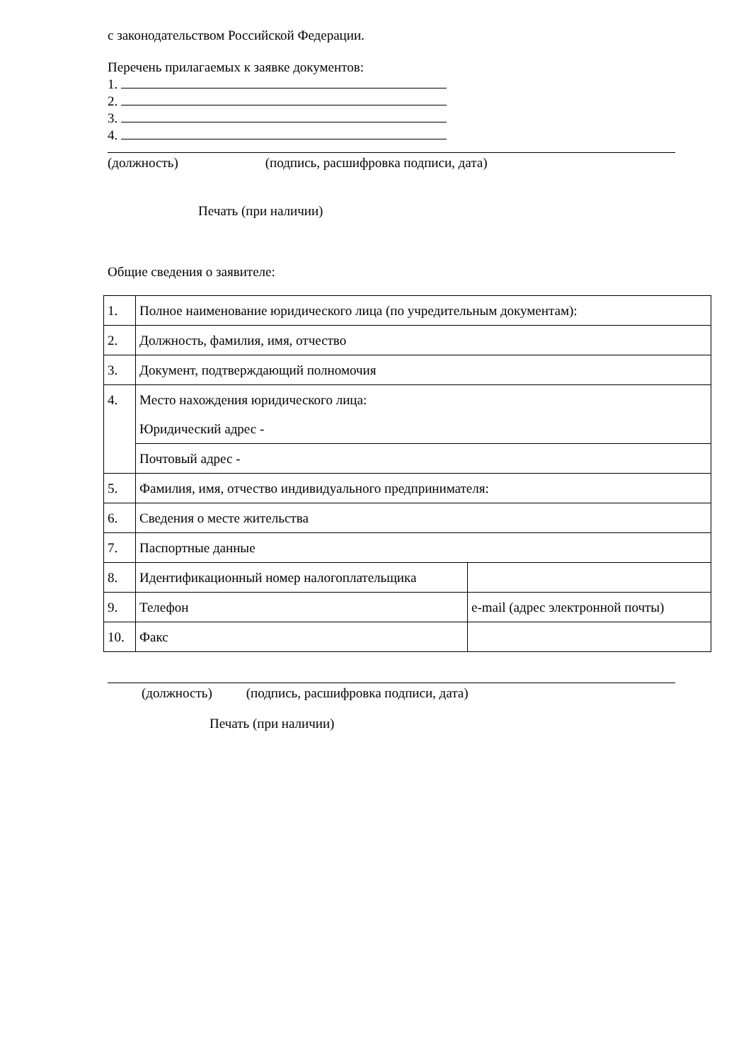с законодательством Российской Федерации.
Перечень прилагаемых к заявке документов:
1.
2.
3.
4.
(должность) (подпись, расшифровка подписи, дата)
Печать (при наличии)
Общие сведения о заявителе:
| 1. | Полное наименование юридического лица (по учредительным документам): | |
| 2. | Должность, фамилия, имя, отчество | |
| 3. | Документ, подтверждающий полномочия | |
| 4. | Место нахождения юридического лица: Юридический адрес - | |
| | Почтовый адрес - | |
| 5. | Фамилия, имя, отчество индивидуального предпринимателя: | |
| 6. | Сведения о месте жительства | |
| 7. | Паспортные данные | |
| 8. | Идентификационный номер налогоплательщика | |
| 9. | Телефон | e-mail (адрес электронной почты) |
| 10. | Факс | |
(должность) (подпись, расшифровка подписи, дата)
Печать (при наличии)